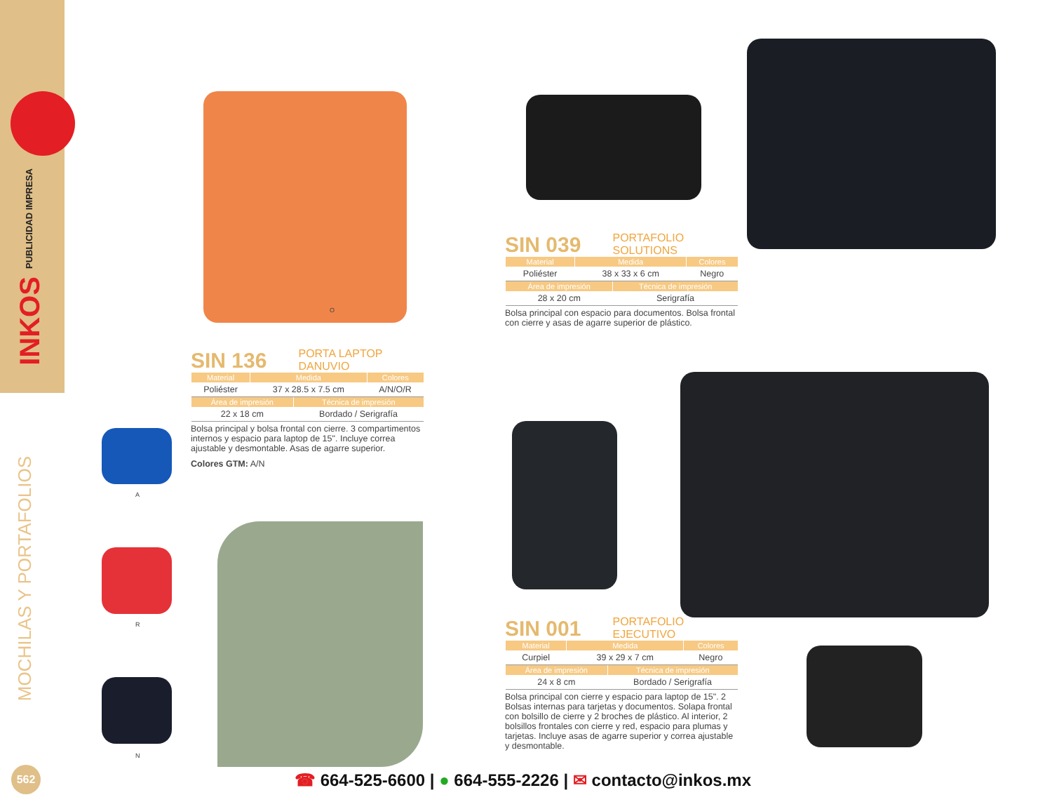INKOS PUBLICIDAD IMPRESA
MOCHILAS Y PORTAFOLIOS
O
A
R
N
SIN 136 PORTA LAPTOP
DANUVIO
| Material | Medida | Colores |
| --- | --- | --- |
| Poliéster | 37 x 28.5 x 7.5 cm | A/N/O/R |
| Área de impresión | Técnica de impresión |
| --- | --- |
| 22 x 18 cm | Bordado / Serigrafía |
Bolsa principal y bolsa frontal con cierre. 3 compartimentos internos y espacio para laptop de 15". Incluye correa ajustable y desmontable. Asas de agarre superior.
Colores GTM: A/N
SIN 039 PORTAFOLIO
SOLUTIONS
| Material | Medida | Colores |
| --- | --- | --- |
| Poliéster | 38 x 33 x 6 cm | Negro |
| Área de impresión | Técnica de impresión |
| --- | --- |
| 28 x 20 cm | Serigrafía |
Bolsa principal con espacio para documentos. Bolsa frontal con cierre y asas de agarre superior de plástico.
SIN 001 PORTAFOLIO
EJECUTIVO
| Material | Medida | Colores |
| --- | --- | --- |
| Curpiel | 39 x 29 x 7 cm | Negro |
| Área de impresión | Técnica de impresión |
| --- | --- |
| 24 x 8 cm | Bordado / Serigrafía |
Bolsa principal con cierre y espacio para laptop de 15". 2 Bolsas internas para tarjetas y documentos. Solapa frontal con bolsillo de cierre y 2 broches de plástico. Al interior, 2 bolsillos frontales con cierre y red, espacio para plumas y tarjetas. Incluye asas de agarre superior y correa ajustable y desmontable.
562
☎ 664-525-6600 | ● 664-555-2226 | ✉ contacto@inkos.mx